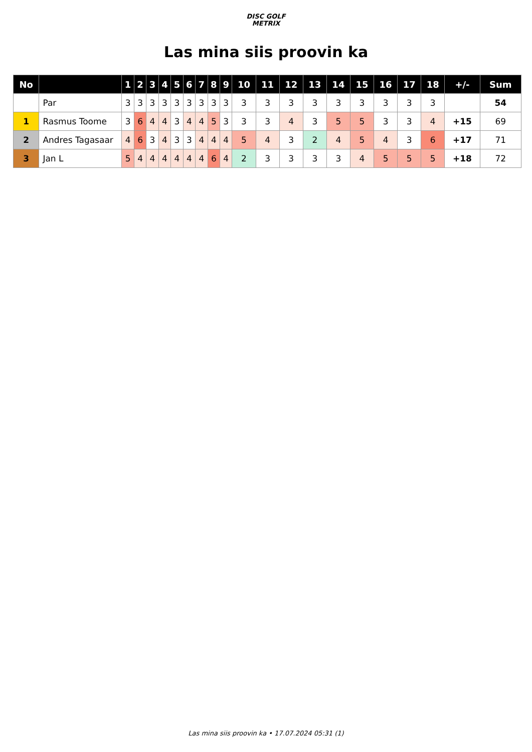DISC GOLF
METRIX
Las mina siis proovin ka
| No | | 1 | 2 | 3 | 4 | 5 | 6 | 7 | 8 | 9 | 10 | 11 | 12 | 13 | 14 | 15 | 16 | 17 | 18 | +/- | Sum |
| --- | --- | --- | --- | --- | --- | --- | --- | --- | --- | --- | --- | --- | --- | --- | --- | --- | --- | --- | --- | --- | --- |
| | Par | 3 | 3 | 3 | 3 | 3 | 3 | 3 | 3 | 3 | 3 | 3 | 3 | 3 | 3 | 3 | 3 | 3 | 3 | | 54 |
| 1 | Rasmus Toome | 3 | 6 | 4 | 4 | 3 | 4 | 4 | 5 | 3 | 3 | 3 | 4 | 3 | 5 | 5 | 3 | 3 | 4 | +15 | 69 |
| 2 | Andres Tagasaar | 4 | 6 | 3 | 4 | 3 | 3 | 4 | 4 | 4 | 5 | 4 | 3 | 2 | 4 | 5 | 4 | 3 | 6 | +17 | 71 |
| 3 | Jan L | 5 | 4 | 4 | 4 | 4 | 4 | 4 | 6 | 4 | 2 | 3 | 3 | 3 | 3 | 4 | 5 | 5 | 5 | +18 | 72 |
Las mina siis proovin ka • 17.07.2024 05:31 (1)